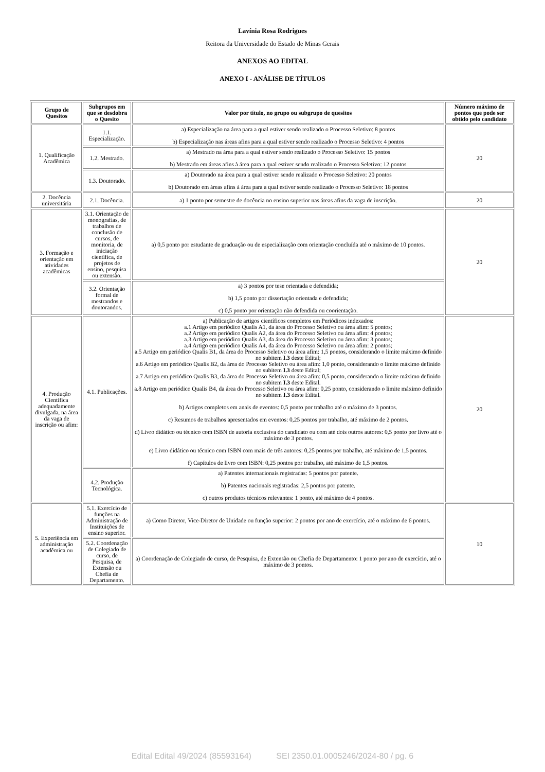Lavínia Rosa Rodrigues
Reitora da Universidade do Estado de Minas Gerais
ANEXOS AO EDITAL
ANEXO I - ANÁLISE DE TÍTULOS
| Grupo de Quesitos | Subgrupos em que se desdobra o Quesito | Valor por título, no grupo ou subgrupo de quesitos | Número máximo de pontos que pode ser obtido pelo candidato |
| --- | --- | --- | --- |
| 1. Qualificação Acadêmica | 1.1. Especialização. | a) Especialização na área para a qual estiver sendo realizado o Processo Seletivo: 8 pontos b) Especialização nas áreas afins para a qual estiver sendo realizado o Processo Seletivo: 4 pontos | 20 |
| | 1.2. Mestrado. | a) Mestrado na área para a qual estiver sendo realizado o Processo Seletivo: 15 pontos b) Mestrado em áreas afins à área para a qual estiver sendo realizado o Processo Seletivo: 12 pontos | |
| | 1.3. Doutorado. | a) Doutorado na área para a qual estiver sendo realizado o Processo Seletivo: 20 pontos b) Doutorado em áreas afins à área para a qual estiver sendo realizado o Processo Seletivo: 18 pontos | |
| 2. Docência universitária | 2.1. Docência. | a) 1 ponto por semestre de docência no ensino superior nas áreas afins da vaga de inscrição. | 20 |
| 3. Formação e orientação em atividades acadêmicas | 3.1. Orientação de monografias, de trabalhos de conclusão de cursos, de monitoria, de iniciação científica, de projetos de ensino, pesquisa ou extensão. | a) 0,5 ponto por estudante de graduação ou de especialização com orientação concluída até o máximo de 10 pontos. | 20 |
| | 3.2. Orientação formal de mestrandos e doutorandos. | a) 3 pontos por tese orientada e defendida; b) 1,5 ponto por dissertação orientada e defendida; c) 0,5 ponto por orientação não defendida ou coorientação. | |
| 4. Produção Científica adequadamente divulgada, na área da vaga de inscrição ou afim: | 4.1. Publicações. | a) Publicação de artigos científicos completos em Periódicos indexados: a.1 Artigo em periódico Qualis A1, da área do Processo Seletivo ou área afim: 5 pontos; a.2 Artigo em periódico Qualis A2, da área do Processo Seletivo ou área afim: 4 pontos; a.3 Artigo em periódico Qualis A3, da área do Processo Seletivo ou área afim: 3 pontos; a.4 Artigo em periódico Qualis A4, da área do Processo Seletivo ou área afim: 2 pontos; a.5 Artigo em periódico Qualis B1, da área do Processo Seletivo ou área afim: 1,5 pontos, considerando o limite máximo definido no subitem I.3 deste Edital; a.6 Artigo em periódico Qualis B2, da área do Processo Seletivo ou área afim: 1,0 ponto, considerando o limite máximo definido no subitem I.3 deste Edital; a.7 Artigo em periódico Qualis B3, da área do Processo Seletivo ou área afim: 0,5 ponto, considerando o limite máximo definido no subitem I.3 deste Edital. a.8 Artigo em periódico Qualis B4, da área do Processo Seletivo ou área afim: 0,25 ponto, considerando o limite máximo definido no subitem I.3 deste Edital. b) Artigos completos em anais de eventos: 0,5 ponto por trabalho até o máximo de 3 pontos. c) Resumos de trabalhos apresentados em eventos: 0,25 pontos por trabalho, até máximo de 2 pontos. d) Livro didático ou técnico com ISBN de autoria exclusiva do candidato ou com até dois outros autores: 0,5 ponto por livro até o máximo de 3 pontos. e) Livro didático ou técnico com ISBN com mais de três autores: 0,25 pontos por trabalho, até máximo de 1,5 pontos. f) Capítulos de livro com ISBN: 0,25 pontos por trabalho, até máximo de 1,5 pontos. | 20 |
| | 4.2. Produção Tecnológica. | a) Patentes internacionais registradas: 5 pontos por patente. b) Patentes nacionais registradas: 2,5 pontos por patente. c) outros produtos técnicos relevantes: 1 ponto, até máximo de 4 pontos. | |
| 5. Experiência em administração acadêmica ou | 5.1. Exercício de funções na Administração de Instituições de ensino superior. | a) Como Diretor, Vice-Diretor de Unidade ou função superior: 2 pontos por ano de exercício, até o máximo de 6 pontos. | 10 |
| | 5.2. Coordenação de Colegiado de curso, de Pesquisa, de Extensão ou Chefia de Departamento. | a) Coordenação de Colegiado de curso, de Pesquisa, de Extensão ou Chefia de Departamento: 1 ponto por ano de exercício, até o máximo de 3 pontos. | |
Edital Edital 49/2024 (85593164) SEI 2350.01.0005246/2024-80 / pg. 6